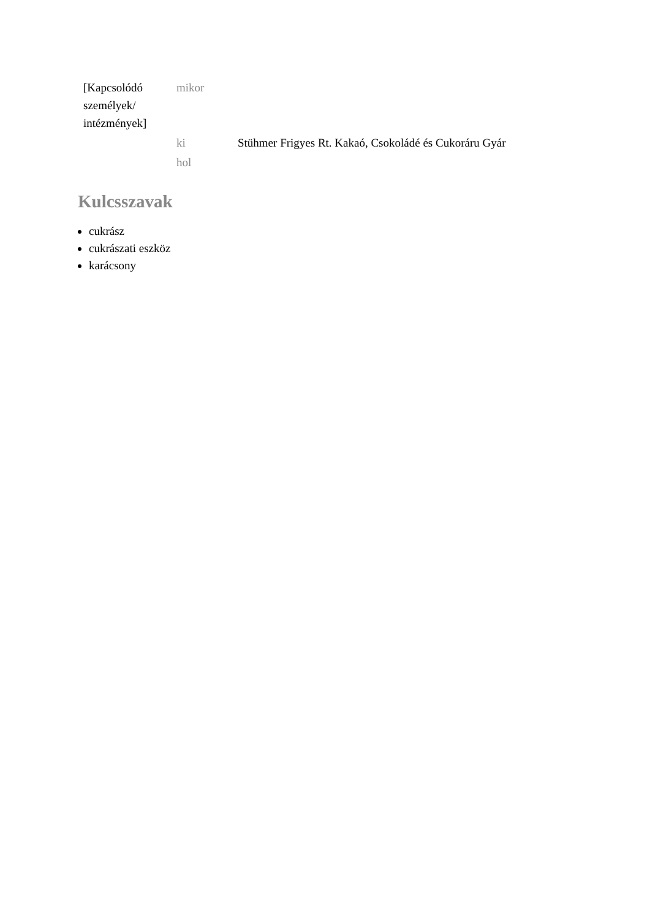| [Kapcsolódó személyek/ intézmények] | mikor | |
| | ki | Stühmer Frigyes Rt. Kakaó, Csokoládé és Cukoráru Gyár |
| | hol | |
Kulcsszavak
cukrász
cukrászati eszköz
karácsony